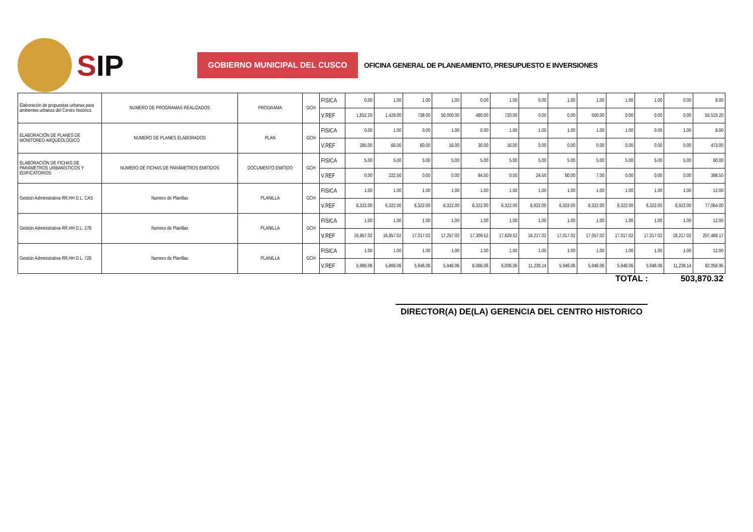SIP
GOBIERNO MUNICIPAL DEL CUSCO
OFICINA GENERAL DE PLANEAMIENTO, PRESUPUESTO E INVERSIONES
| Elaboración de propuestas urbanas para ambientes urbanos del Centro histórico. | NUMERO DE PROGRAMAS REALIZADOS | PROGRAMA | GCH | FISICA | 0.00 | 1.00 | 1.00 | 1.00 | 0.00 | 1.00 | 0.00 | 1.00 | 1.00 | 1.00 | 1.00 | 0.00 | 8.00 |
| | | | | V.REF | 1,652.20 | 1,429.00 | 738.00 | 50,000.00 | 480.00 | 720.00 | 0.00 | 0.00 | 500.00 | 0.00 | 0.00 | 0.00 | 55,519.20 |
| ELABORACIÓN DE PLANES DE MONITOREO ARQUEOLÓGICO | NUMERO DE PLANES ELABORADOS | PLAN | GCH | FISICA | 0.00 | 1.00 | 0.00 | 1.00 | 0.00 | 1.00 | 1.00 | 1.00 | 1.00 | 1.00 | 0.00 | 1.00 | 8.00 |
| | | | | V.REF | 285.00 | 66.00 | 60.00 | 16.00 | 30.00 | 16.00 | 0.00 | 0.00 | 0.00 | 0.00 | 0.00 | 0.00 | 473.00 |
| ELABORACIÓN DE FICHAS DE PARÁMETROS URBANÍSTICOS Y EDIFICATORIOS | NUMERO DE FICHAS DE PARÁMETROS EMITIDOS | DOCUMENTO EMITIDO | GCH | FISICA | 5.00 | 5.00 | 5.00 | 5.00 | 5.00 | 5.00 | 5.00 | 5.00 | 5.00 | 5.00 | 5.00 | 5.00 | 60.00 |
| | | | | V.REF | 0.00 | 222.50 | 0.00 | 0.00 | 84.50 | 0.00 | 24.50 | 60.00 | 7.00 | 0.00 | 0.00 | 0.00 | 398.50 |
| Gestión Administrativa RR.HH D.L. CAS | Numero de Planillas | PLANILLA | GCH | FISICA | 1.00 | 1.00 | 1.00 | 1.00 | 1.00 | 1.00 | 1.00 | 1.00 | 1.00 | 1.00 | 1.00 | 1.00 | 12.00 |
| | | | | V.REF | 6,322.00 | 6,322.00 | 6,322.00 | 6,322.00 | 6,322.00 | 6,322.00 | 6,922.00 | 6,322.00 | 6,322.00 | 6,322.00 | 6,322.00 | 6,922.00 | 77,064.00 |
| Gestión Administrativa RR.HH D.L. 276 | Numero de Planillas | PLANILLA | GCH | FISICA | 1.00 | 1.00 | 1.00 | 1.00 | 1.00 | 1.00 | 1.00 | 1.00 | 1.00 | 1.00 | 1.00 | 1.00 | 12.00 |
| | | | | V.REF | 16,857.02 | 16,857.02 | 17,017.02 | 17,257.02 | 17,309.52 | 17,629.52 | 18,217.02 | 17,017.02 | 17,057.02 | 17,017.02 | 17,017.02 | 18,217.02 | 207,469.17 |
| Gestión Administrativa RR.HH D.L. 728 | Numero de Planillas | PLANILLA | GCH | FISICA | 1.00 | 1.00 | 1.00 | 1.00 | 1.00 | 1.00 | 1.00 | 1.00 | 1.00 | 1.00 | 1.00 | 1.00 | 12.00 |
| | | | | V.REF | 5,966.06 | 5,866.06 | 5,946.06 | 5,946.06 | 6,066.06 | 6,006.06 | 11,239.14 | 5,946.06 | 5,946.06 | 5,946.06 | 5,946.06 | 11,239.14 | 82,058.95 |
TOTAL : 503,870.32
DIRECTOR(A) DE(LA) GERENCIA DEL CENTRO HISTORICO